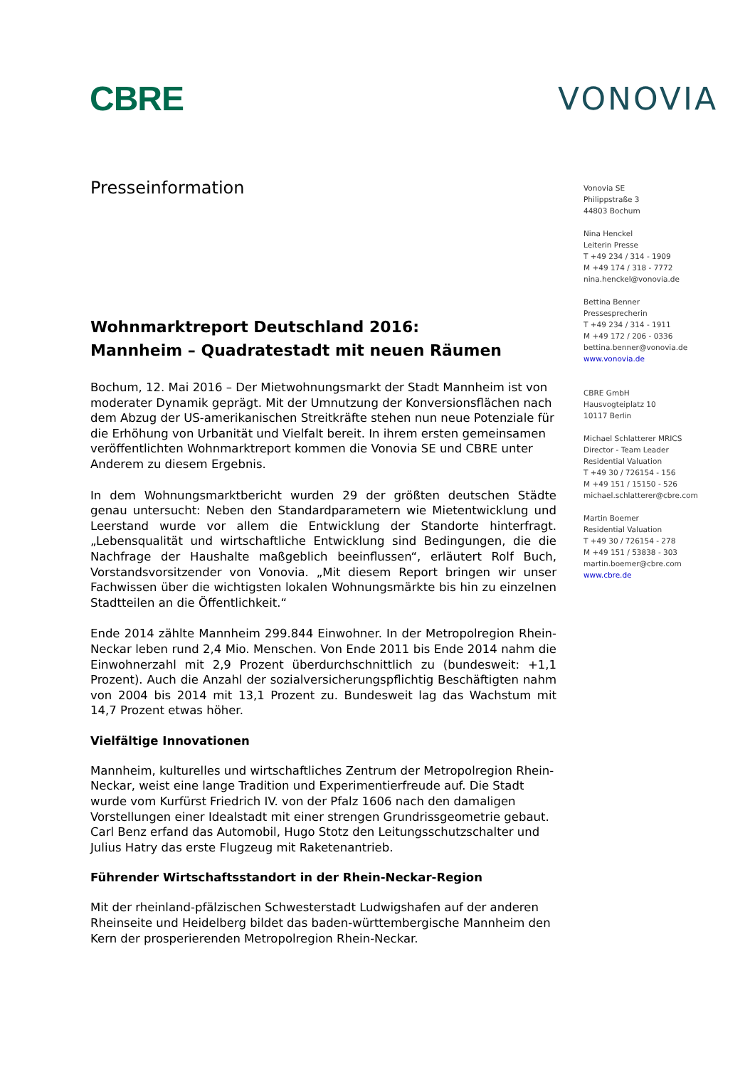CBRE VONOVIA
Presseinformation
Wohnmarktreport Deutschland 2016:
Mannheim – Quadratestadt mit neuen Räumen
Bochum, 12. Mai 2016 – Der Mietwohnungsmarkt der Stadt Mannheim ist von moderater Dynamik geprägt. Mit der Umnutzung der Konversionsflächen nach dem Abzug der US-amerikanischen Streitkräfte stehen nun neue Potenziale für die Erhöhung von Urbanität und Vielfalt bereit. In ihrem ersten gemeinsamen veröffentlichten Wohnmarktreport kommen die Vonovia SE und CBRE unter Anderem zu diesem Ergebnis.
In dem Wohnungsmarktbericht wurden 29 der größten deutschen Städte genau untersucht: Neben den Standardparametern wie Mietentwicklung und Leerstand wurde vor allem die Entwicklung der Standorte hinterfragt. „Lebensqualität und wirtschaftliche Entwicklung sind Bedingungen, die die Nachfrage der Haushalte maßgeblich beeinflussen“, erläutert Rolf Buch, Vorstandsvorsitzender von Vonovia. „Mit diesem Report bringen wir unser Fachwissen über die wichtigsten lokalen Wohnungsmärkte bis hin zu einzelnen Stadtteilen an die Öffentlichkeit.“
Ende 2014 zählte Mannheim 299.844 Einwohner. In der Metropolregion Rhein-Neckar leben rund 2,4 Mio. Menschen. Von Ende 2011 bis Ende 2014 nahm die Einwohnerzahl mit 2,9 Prozent überdurchschnittlich zu (bundesweit: +1,1 Prozent). Auch die Anzahl der sozialversicherungspflichtig Beschäftigten nahm von 2004 bis 2014 mit 13,1 Prozent zu. Bundesweit lag das Wachstum mit 14,7 Prozent etwas höher.
Vielfältige Innovationen
Mannheim, kulturelles und wirtschaftliches Zentrum der Metropolregion Rhein-Neckar, weist eine lange Tradition und Experimentierfreude auf. Die Stadt wurde vom Kurfürst Friedrich IV. von der Pfalz 1606 nach den damaligen Vorstellungen einer Idealstadt mit einer strengen Grundrissgeometrie gebaut. Carl Benz erfand das Automobil, Hugo Stotz den Leitungsschutzschalter und Julius Hatry das erste Flugzeug mit Raketenantrieb.
Führender Wirtschaftsstandort in der Rhein-Neckar-Region
Mit der rheinland-pfälzischen Schwesterstadt Ludwigshafen auf der anderen Rheinseite und Heidelberg bildet das baden-württembergische Mannheim den Kern der prosperierenden Metropolregion Rhein-Neckar.
Vonovia SE
Philippstraße 3
44803 Bochum
Nina Henckel
Leiterin Presse
T +49 234 / 314 - 1909
M +49 174 / 318 - 7772
nina.henckel@vonovia.de
Bettina Benner
Pressesprecherin
T +49 234 / 314 - 1911
M +49 172 / 206 - 0336
bettina.benner@vonovia.de
www.vonovia.de
CBRE GmbH
Hausvogteiplatz 10
10117 Berlin
Michael Schlatterer MRICS
Director - Team Leader
Residential Valuation
T +49 30 / 726154 - 156
M +49 151 / 15150 - 526
michael.schlatterer@cbre.com
Martin Boemer
Residential Valuation
T +49 30 / 726154 - 278
M +49 151 / 53838 - 303
martin.boemer@cbre.com
www.cbre.de